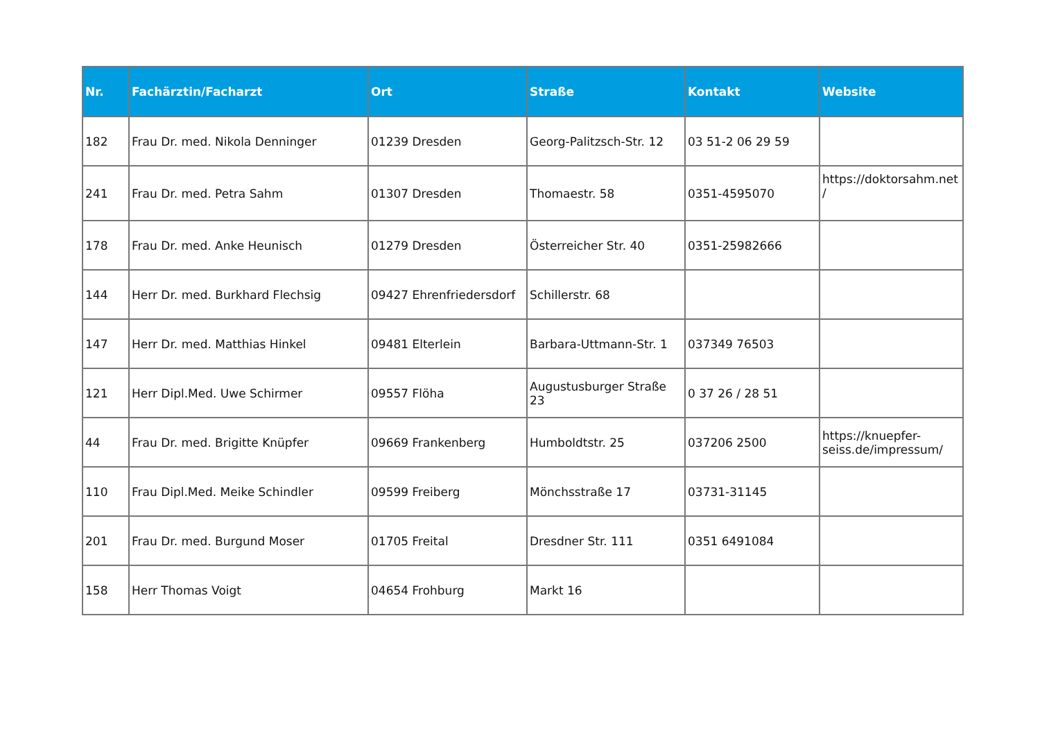| Nr. | Fachärztin/Facharzt | Ort | Straße | Kontakt | Website |
| --- | --- | --- | --- | --- | --- |
| 182 | Frau Dr. med. Nikola Denninger | 01239 Dresden | Georg-Palitzsch-Str. 12 | 03 51-2 06 29 59 | |
| 241 | Frau Dr. med. Petra Sahm | 01307 Dresden | Thomaestr. 58 | 0351-4595070 | https://doktorsahm.net / |
| 178 | Frau Dr. med. Anke Heunisch | 01279 Dresden | Österreicher Str. 40 | 0351-25982666 | |
| 144 | Herr Dr. med. Burkhard Flechsig | 09427 Ehrenfriedersdorf | Schillerstr. 68 | | |
| 147 | Herr Dr. med. Matthias Hinkel | 09481 Elterlein | Barbara-Uttmann-Str. 1 | 037349 76503 | |
| 121 | Herr Dipl.Med. Uwe Schirmer | 09557 Flöha | Augustusburger Straße 23 | 0 37 26 / 28 51 | |
| 44 | Frau Dr. med. Brigitte Knüpfer | 09669 Frankenberg | Humboldtstr. 25 | 037206 2500 | https://knuepfer-seiss.de/impressum/ |
| 110 | Frau Dipl.Med. Meike Schindler | 09599 Freiberg | Mönchsstraße 17 | 03731-31145 | |
| 201 | Frau Dr. med. Burgund Moser | 01705 Freital | Dresdner Str. 111 | 0351 6491084 | |
| 158 | Herr Thomas Voigt | 04654 Frohburg | Markt 16 | | |